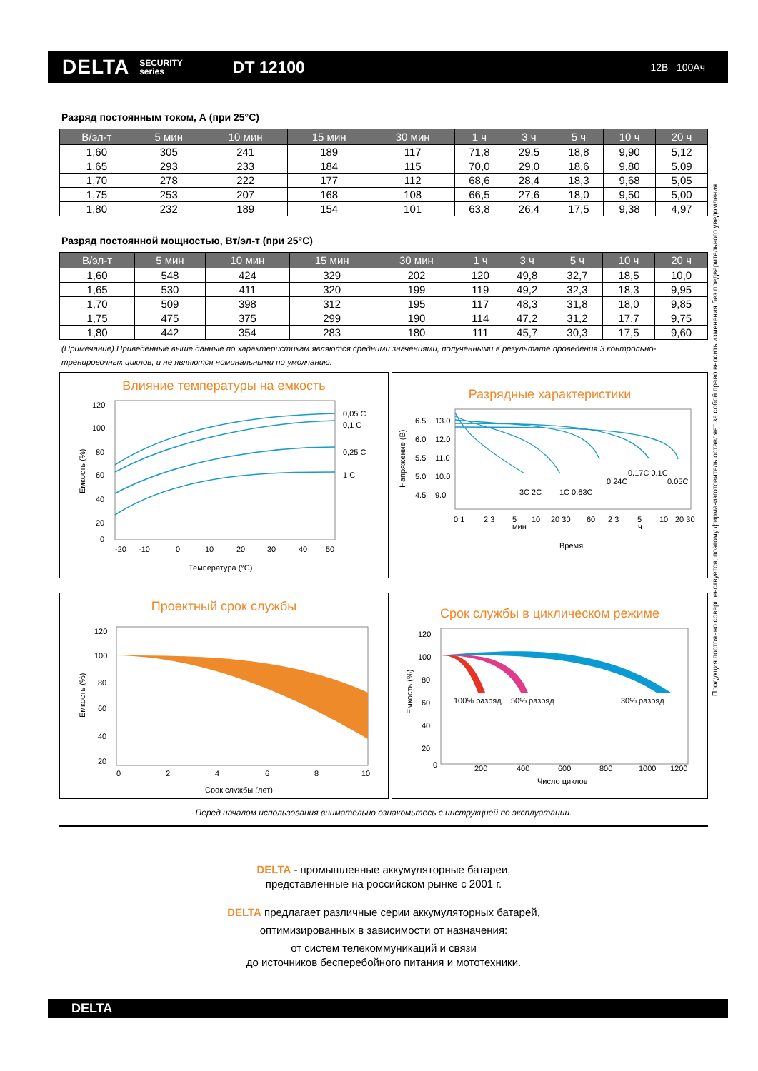DELTA SECURITY
series DT 12100 12В 100Ач
Разряд постоянным током, А (при 25°C)
| В/эл-т | 5 мин | 10 мин | 15 мин | 30 мин | 1 ч | 3 ч | 5 ч | 10 ч | 20 ч |
| --- | --- | --- | --- | --- | --- | --- | --- | --- | --- |
| 1,60 | 305 | 241 | 189 | 117 | 71,8 | 29,5 | 18,8 | 9,90 | 5,12 |
| 1,65 | 293 | 233 | 184 | 115 | 70,0 | 29,0 | 18,6 | 9,80 | 5,09 |
| 1,70 | 278 | 222 | 177 | 112 | 68,6 | 28,4 | 18,3 | 9,68 | 5,05 |
| 1,75 | 253 | 207 | 168 | 108 | 66,5 | 27,6 | 18,0 | 9,50 | 5,00 |
| 1,80 | 232 | 189 | 154 | 101 | 63,8 | 26,4 | 17,5 | 9,38 | 4,97 |
Разряд постоянной мощностью, Вт/эл-т (при 25°C)
| В/эл-т | 5 мин | 10 мин | 15 мин | 30 мин | 1 ч | 3 ч | 5 ч | 10 ч | 20 ч |
| --- | --- | --- | --- | --- | --- | --- | --- | --- | --- |
| 1,60 | 548 | 424 | 329 | 202 | 120 | 49,8 | 32,7 | 18,5 | 10,0 |
| 1,65 | 530 | 411 | 320 | 199 | 119 | 49,2 | 32,3 | 18,3 | 9,95 |
| 1,70 | 509 | 398 | 312 | 195 | 117 | 48,3 | 31,8 | 18,0 | 9,85 |
| 1,75 | 475 | 375 | 299 | 190 | 114 | 47,2 | 31,2 | 17,7 | 9,75 |
| 1,80 | 442 | 354 | 283 | 180 | 111 | 45,7 | 30,3 | 17,5 | 9,60 |
(Примечание) Приведенные выше данные по характеристикам являются средними значениями, полученными в результате проведения 3 контрольно-тренировочных циклов, и не являются номинальными по умолчанию.
Влияние температуры на емкость
120
100
80
60
40
20
0
-20
-10
0
10
20
30
40
50
0,05 C
0,1 C
0,25 C
1 C
Температура (°C)
Емкость (%)
Разрядные характеристики
6.5
13.0
6.0
12.0
5.5
11.0
5.0
10.0
4.5
9.0
3C 2C
1C 0.63C
0.24C
0.17C 0.1C
0.05C
0 1
2 3
5
10
20 30
60
2 3
5
10
20 30
мин
ч
Время
Напряжение (В)
Проектный срок службы
120
100
80
60
40
20
0
2
4
6
8
10
Срок службы (лет)
Емкость (%)
Срок службы в циклическом режиме
120
100
80
60
40
20
0
100% разряд
50% разряд
30% разряд
200
400
600
800
1000
1200
Число циклов
Емкость (%)
Перед началом использования внимательно ознакомьтесь с инструкцией по эксплуатации.
DELTA - промышленные аккумуляторные батареи,
представленные на российском рынке с 2001 г.
DELTA предлагает различные серии аккумуляторных батарей,
оптимизированных в зависимости от назначения:
от систем телекоммуникаций и связи
до источников бесперебойного питания и мототехники.
Продукция постоянно совершенствуется, поэтому фирма-изготовитель оставляет за собой право вносить изменения без предварительного уведомления.
DELTA